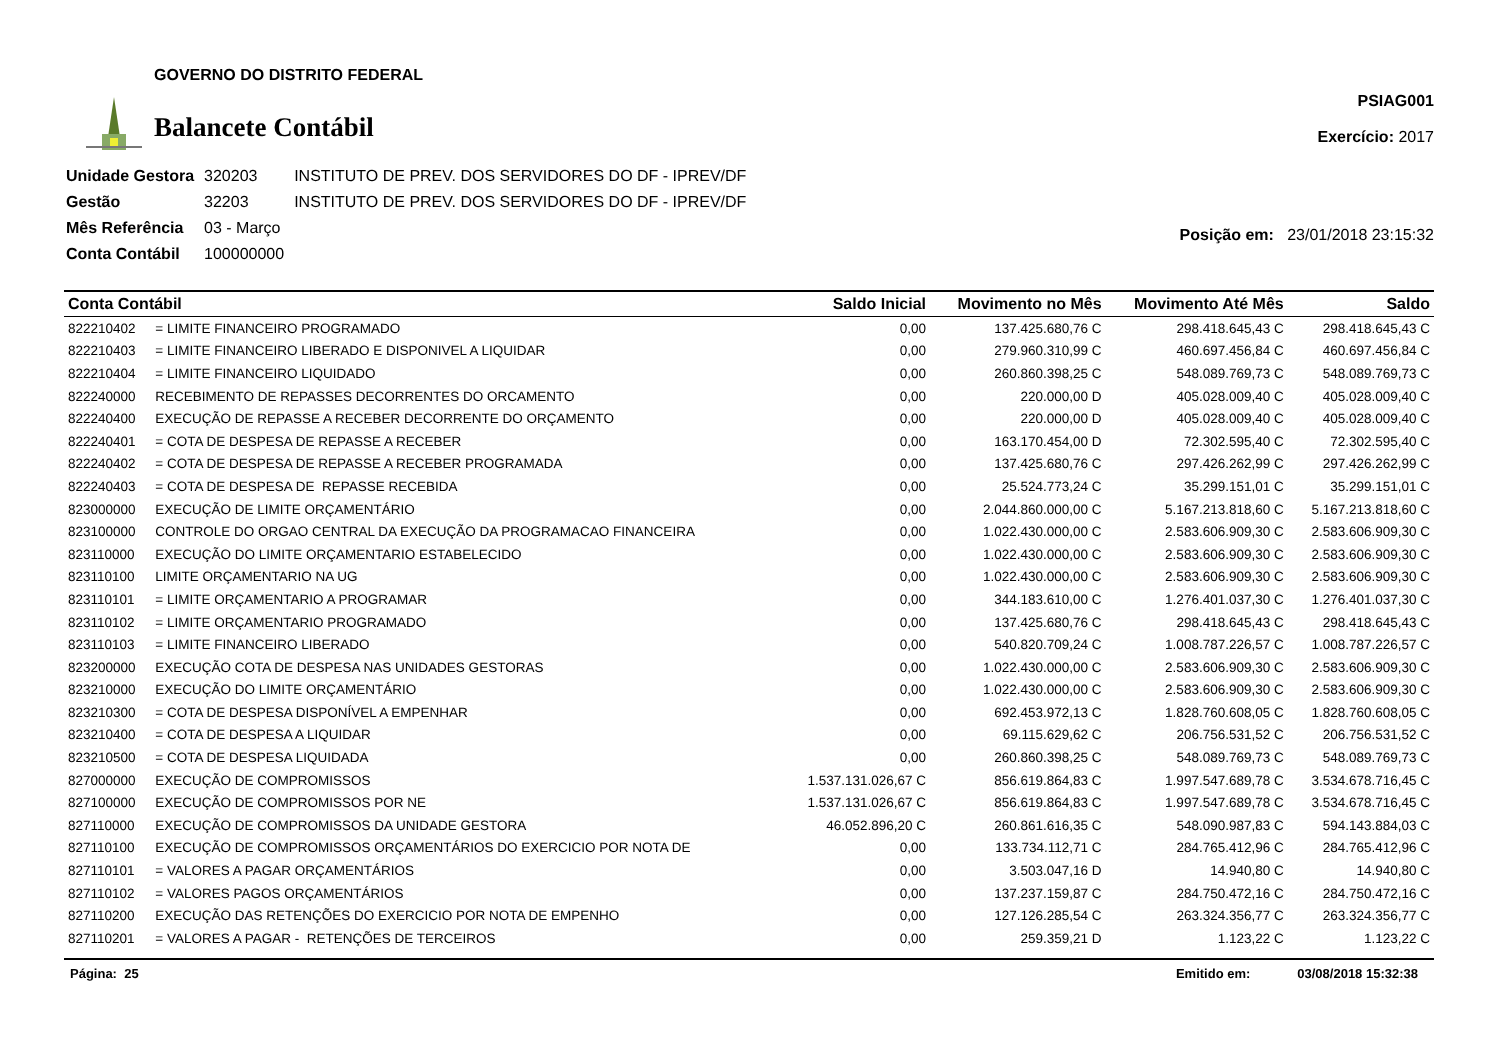GOVERNO DO DISTRITO FEDERAL
Balancete Contábil
PSIAG001
Exercício: 2017
| Unidade Gestora | 320203 | INSTITUTO DE PREV. DOS SERVIDORES DO DF - IPREV/DF |
| Gestão | 32203 | INSTITUTO DE PREV. DOS SERVIDORES DO DF - IPREV/DF |
| Mês Referência | 03 - Março | |
| Conta Contábil | 100000000 | |
Posição em: 23/01/2018 23:15:32
| Conta Contábil | | Saldo Inicial | Movimento no Mês | Movimento Até Mês | Saldo |
| --- | --- | --- | --- | --- | --- |
| 822210402 | = LIMITE FINANCEIRO PROGRAMADO | 0,00 | 137.425.680,76 C | 298.418.645,43 C | 298.418.645,43 C |
| 822210403 | = LIMITE FINANCEIRO LIBERADO E DISPONIVEL A LIQUIDAR | 0,00 | 279.960.310,99 C | 460.697.456,84 C | 460.697.456,84 C |
| 822210404 | = LIMITE FINANCEIRO LIQUIDADO | 0,00 | 260.860.398,25 C | 548.089.769,73 C | 548.089.769,73 C |
| 822240000 | RECEBIMENTO DE REPASSES DECORRENTES DO ORCAMENTO | 0,00 | 220.000,00 D | 405.028.009,40 C | 405.028.009,40 C |
| 822240400 | EXECUÇÃO DE REPASSE A RECEBER DECORRENTE DO ORÇAMENTO | 0,00 | 220.000,00 D | 405.028.009,40 C | 405.028.009,40 C |
| 822240401 | = COTA DE DESPESA DE REPASSE A RECEBER | 0,00 | 163.170.454,00 D | 72.302.595,40 C | 72.302.595,40 C |
| 822240402 | = COTA DE DESPESA DE REPASSE A RECEBER PROGRAMADA | 0,00 | 137.425.680,76 C | 297.426.262,99 C | 297.426.262,99 C |
| 822240403 | = COTA DE DESPESA DE REPASSE RECEBIDA | 0,00 | 25.524.773,24 C | 35.299.151,01 C | 35.299.151,01 C |
| 823000000 | EXECUÇÃO DE LIMITE ORÇAMENTÁRIO | 0,00 | 2.044.860.000,00 C | 5.167.213.818,60 C | 5.167.213.818,60 C |
| 823100000 | CONTROLE DO ORGAO CENTRAL DA EXECUÇÃO DA PROGRAMACAO FINANCEIRA | 0,00 | 1.022.430.000,00 C | 2.583.606.909,30 C | 2.583.606.909,30 C |
| 823110000 | EXECUÇÃO DO LIMITE ORÇAMENTARIO ESTABELECIDO | 0,00 | 1.022.430.000,00 C | 2.583.606.909,30 C | 2.583.606.909,30 C |
| 823110100 | LIMITE ORÇAMENTARIO NA UG | 0,00 | 1.022.430.000,00 C | 2.583.606.909,30 C | 2.583.606.909,30 C |
| 823110101 | = LIMITE ORÇAMENTARIO A PROGRAMAR | 0,00 | 344.183.610,00 C | 1.276.401.037,30 C | 1.276.401.037,30 C |
| 823110102 | = LIMITE ORÇAMENTARIO PROGRAMADO | 0,00 | 137.425.680,76 C | 298.418.645,43 C | 298.418.645,43 C |
| 823110103 | = LIMITE FINANCEIRO LIBERADO | 0,00 | 540.820.709,24 C | 1.008.787.226,57 C | 1.008.787.226,57 C |
| 823200000 | EXECUÇÃO COTA DE DESPESA NAS UNIDADES GESTORAS | 0,00 | 1.022.430.000,00 C | 2.583.606.909,30 C | 2.583.606.909,30 C |
| 823210000 | EXECUÇÃO DO LIMITE ORÇAMENTÁRIO | 0,00 | 1.022.430.000,00 C | 2.583.606.909,30 C | 2.583.606.909,30 C |
| 823210300 | = COTA DE DESPESA DISPONÍVEL A EMPENHAR | 0,00 | 692.453.972,13 C | 1.828.760.608,05 C | 1.828.760.608,05 C |
| 823210400 | = COTA DE DESPESA A LIQUIDAR | 0,00 | 69.115.629,62 C | 206.756.531,52 C | 206.756.531,52 C |
| 823210500 | = COTA DE DESPESA LIQUIDADA | 0,00 | 260.860.398,25 C | 548.089.769,73 C | 548.089.769,73 C |
| 827000000 | EXECUÇÃO DE COMPROMISSOS | 1.537.131.026,67 C | 856.619.864,83 C | 1.997.547.689,78 C | 3.534.678.716,45 C |
| 827100000 | EXECUÇÃO DE COMPROMISSOS POR NE | 1.537.131.026,67 C | 856.619.864,83 C | 1.997.547.689,78 C | 3.534.678.716,45 C |
| 827110000 | EXECUÇÃO DE COMPROMISSOS DA UNIDADE GESTORA | 46.052.896,20 C | 260.861.616,35 C | 548.090.987,83 C | 594.143.884,03 C |
| 827110100 | EXECUÇÃO DE COMPROMISSOS ORÇAMENTÁRIOS DO EXERCICIO POR NOTA DE | 0,00 | 133.734.112,71 C | 284.765.412,96 C | 284.765.412,96 C |
| 827110101 | = VALORES A PAGAR ORÇAMENTÁRIOS | 0,00 | 3.503.047,16 D | 14.940,80 C | 14.940,80 C |
| 827110102 | = VALORES PAGOS ORÇAMENTÁRIOS | 0,00 | 137.237.159,87 C | 284.750.472,16 C | 284.750.472,16 C |
| 827110200 | EXECUÇÃO DAS RETENÇÕES DO EXERCICIO POR NOTA DE EMPENHO | 0,00 | 127.126.285,54 C | 263.324.356,77 C | 263.324.356,77 C |
| 827110201 | = VALORES A PAGAR - RETENÇÕES DE TERCEIROS | 0,00 | 259.359,21 D | 1.123,22 C | 1.123,22 C |
Página: 25 Emitido em: 03/08/2018 15:32:38